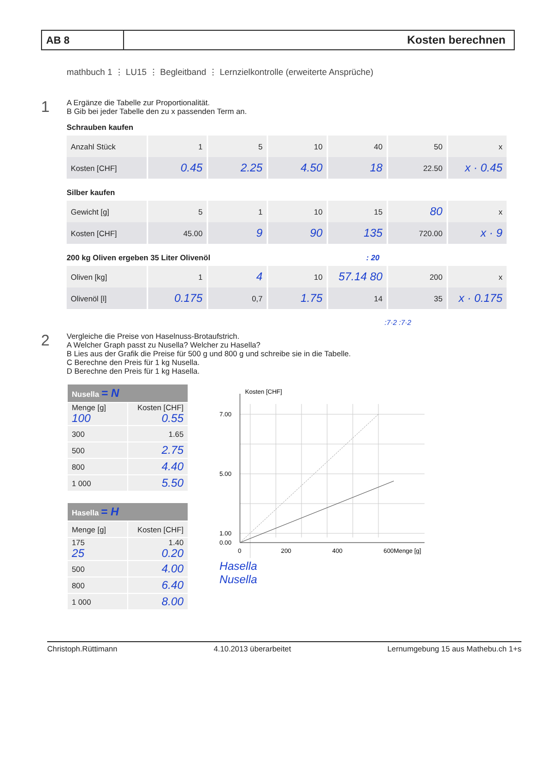AB 8
Kosten berechnen
mathbuch 1 ⋮ LU15 ⋮ Begleitband ⋮ Lernzielkontrolle (erweiterte Ansprüche)
1
A Ergänze die Tabelle zur Proportionalität.
B Gib bei jeder Tabelle den zu x passenden Term an.
Schrauben kaufen
| Anzahl Stück | 1 | 5 | 10 | 40 | 50 | x |
| Kosten [CHF] | 0.45 | 2.25 | 4.50 | 18 | 22.50 | x · 0.45 |
Silber kaufen
| Gewicht [g] | 5 | 1 | 10 | 15 | 80 | x |
| Kosten [CHF] | 45.00 | 9 | 90 | 135 | 720.00 | x · 9 |
200 kg Oliven ergeben 35 Liter Olivenöl : 20
| Oliven [kg] | 1 | 4 | 10 | 57.14 80 | 200 | x |
| Olivenöl [l] | 0.175 | 0,7 | 1.75 | 14 | 35 | x · 0.175 |
:7·2 :7·2
2
Vergleiche die Preise von Haselnuss-Brotaufstrich.
A Welcher Graph passt zu Nusella? Welcher zu Hasella?
B Lies aus der Grafik die Preise für 500 g und 800 g und schreibe sie in die Tabelle.
C Berechne den Preis für 1 kg Nusella.
D Berechne den Preis für 1 kg Hasella.
| Nusella = N | |
| --- | --- |
| Menge [g] 100 | Kosten [CHF] 0.55 |
| 300 | 1.65 |
| 500 | 2.75 |
| 800 | 4.40 |
| 1 000 | 5.50 |
| Hasella = H | |
| --- | --- |
| Menge [g] | Kosten [CHF] |
| 175 25 | 1.40 0.20 |
| 500 | 4.00 |
| 800 | 6.40 |
| 1 000 | 8.00 |
Kosten [CHF]
7.00
5.00
1.00
0.00
0
200
400
600
Menge [g]
Hasella
Nusella
Christoph.Rüttimann 4.10.2013 überarbeitet Lernumgebung 15 aus Mathebu.ch 1+s